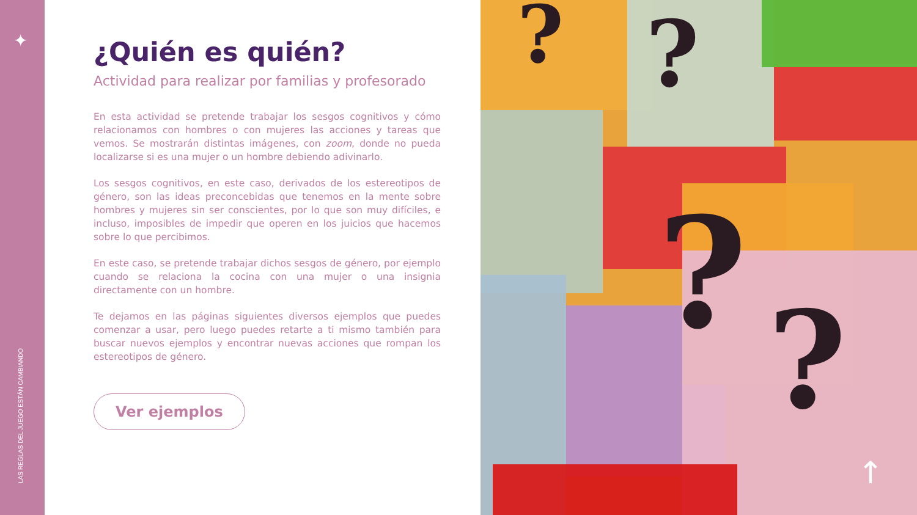✦
LAS REGLAS DEL JUEGO ESTÁN CAMBIANDO
¿Quién es quién?
Actividad para realizar por familias y profesorado
En esta actividad se pretende trabajar los sesgos cognitivos y cómo relacionamos con hombres o con mujeres las acciones y tareas que vemos. Se mostrarán distintas imágenes, con zoom, donde no pueda localizarse si es una mujer o un hombre debiendo adivinarlo.
Los sesgos cognitivos, en este caso, derivados de los estereotipos de género, son las ideas preconcebidas que tenemos en la mente sobre hombres y mujeres sin ser conscientes, por lo que son muy difíciles, e incluso, imposibles de impedir que operen en los juicios que hacemos sobre lo que percibimos.
En este caso, se pretende trabajar dichos sesgos de género, por ejemplo cuando se relaciona la cocina con una mujer o una insignia directamente con un hombre.
Te dejamos en las páginas siguientes diversos ejemplos que puedes comenzar a usar, pero luego puedes retarte a ti mismo también para buscar nuevos ejemplos y encontrar nuevas acciones que rompan los estereotipos de género.
Ver ejemplos
? ?
? ?
↑